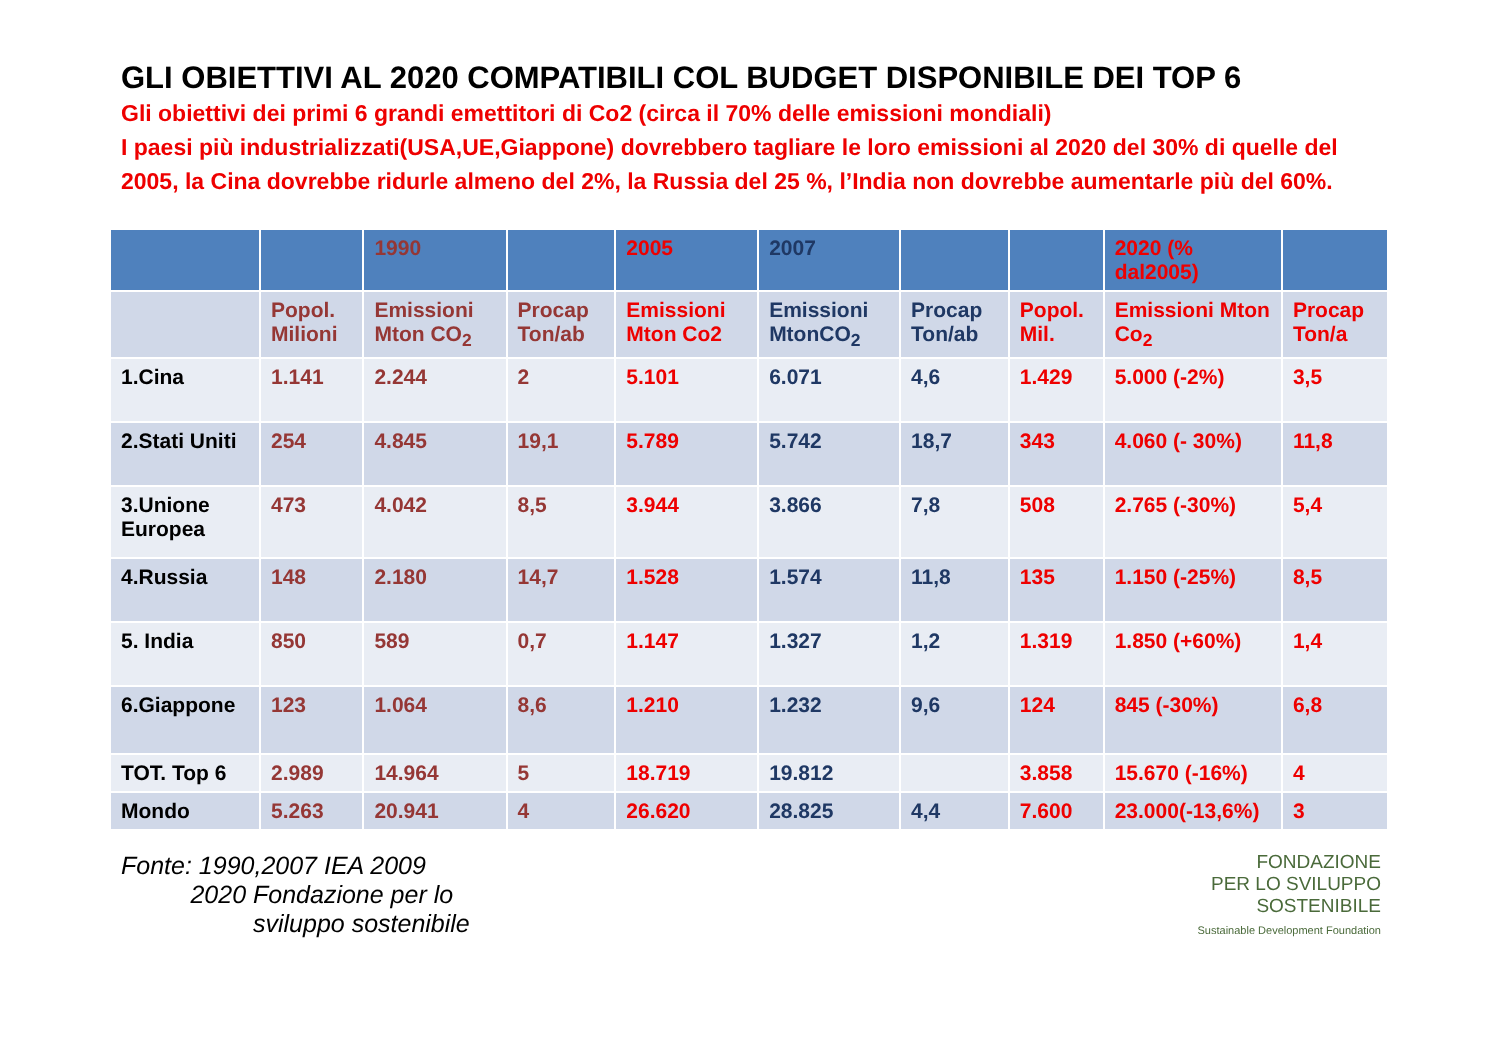GLI OBIETTIVI AL 2020 COMPATIBILI COL BUDGET DISPONIBILE DEI TOP 6
Gli obiettivi dei primi 6 grandi emettitori di Co2 (circa il 70% delle emissioni mondiali)
I paesi più industrializzati(USA,UE,Giappone) dovrebbero tagliare le loro emissioni al 2020 del 30% di quelle del 2005, la Cina dovrebbe ridurle almeno del 2%, la Russia del 25 %, l’India non dovrebbe aumentarle più del 60%.
| | | 1990 | | 2005 | 2007 | | | 2020 (% dal2005) | |
| | Popol. Milioni | Emissioni Mton CO<sub>2</sub> | Procap Ton/ab | Emissioni Mton Co2 | Emissioni MtonCO<sub>2</sub> | Procap Ton/ab | Popol. Mil. | Emissioni Mton Co<sub>2</sub> | Procap Ton/a |
| 1.Cina | 1.141 | 2.244 | 2 | 5.101 | 6.071 | 4,6 | 1.429 | 5.000 (-2%) | 3,5 |
| 2.Stati Uniti | 254 | 4.845 | 19,1 | 5.789 | 5.742 | 18,7 | 343 | 4.060 (- 30%) | 11,8 |
| 3.Unione Europea | 473 | 4.042 | 8,5 | 3.944 | 3.866 | 7,8 | 508 | 2.765 (-30%) | 5,4 |
| 4.Russia | 148 | 2.180 | 14,7 | 1.528 | 1.574 | 11,8 | 135 | 1.150 (-25%) | 8,5 |
| 5. India | 850 | 589 | 0,7 | 1.147 | 1.327 | 1,2 | 1.319 | 1.850 (+60%) | 1,4 |
| 6.Giappone | 123 | 1.064 | 8,6 | 1.210 | 1.232 | 9,6 | 124 | 845 (-30%) | 6,8 |
| TOT. Top 6 | 2.989 | 14.964 | 5 | 18.719 | 19.812 | | 3.858 | 15.670 (-16%) | 4 |
| Mondo | 5.263 | 20.941 | 4 | 26.620 | 28.825 | 4,4 | 7.600 | 23.000(-13,6%) | 3 |
Fonte: 1990,2007 IEA 2009
2020 Fondazione per lo
sviluppo sostenibile
FONDAZIONE
PER LO SVILUPPO
SOSTENIBILE
Sustainable Development Foundation